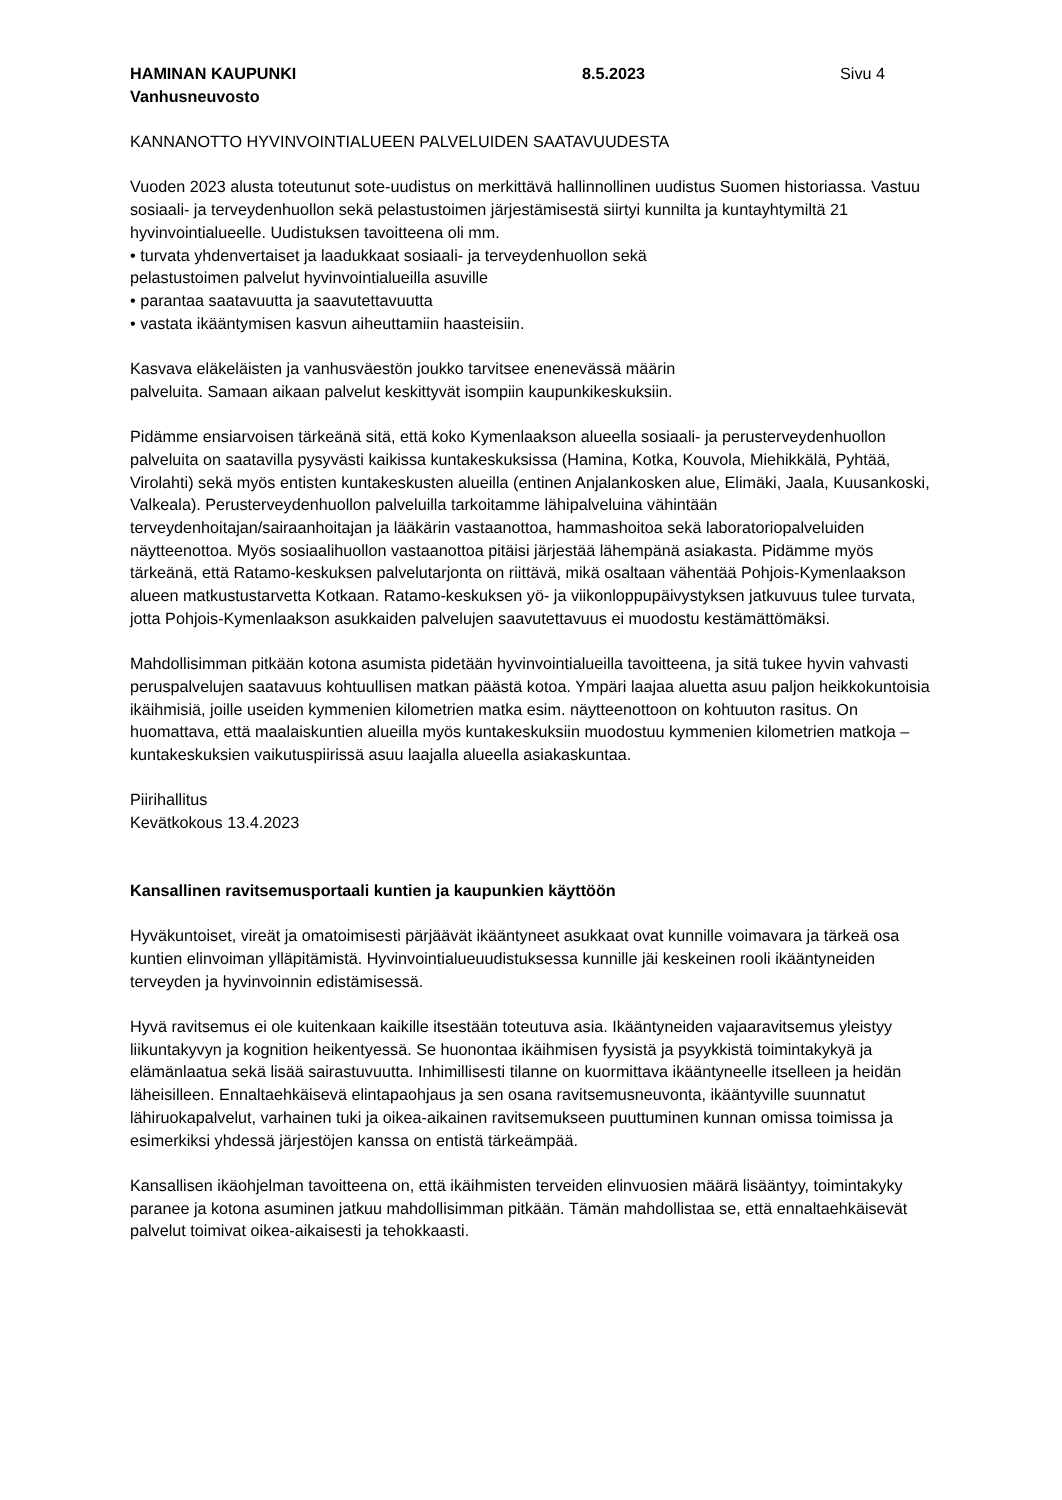HAMINAN KAUPUNKI 8.5.2023 Sivu 4
Vanhusneuvosto
KANNANOTTO HYVINVOINTIALUEEN PALVELUIDEN SAATAVUUDESTA
Vuoden 2023 alusta toteutunut sote-uudistus on merkittävä hallinnollinen uudistus Suomen historiassa. Vastuu sosiaali- ja terveydenhuollon sekä pelastustoimen järjestämisestä siirtyi kunnilta ja kuntayhtymiltä 21 hyvinvointialueelle. Uudistuksen tavoitteena oli mm.
• turvata yhdenvertaiset ja laadukkaat sosiaali- ja terveydenhuollon sekä
pelastustoimen palvelut hyvinvointialueilla asuville
• parantaa saatavuutta ja saavutettavuutta
• vastata ikääntymisen kasvun aiheuttamiin haasteisiin.
Kasvava eläkeläisten ja vanhusväestön joukko tarvitsee enenevässä määrin
palveluita. Samaan aikaan palvelut keskittyvät isompiin kaupunkikeskuksiin.
Pidämme ensiarvoisen tärkeänä sitä, että koko Kymenlaakson alueella sosiaali- ja perusterveydenhuollon palveluita on saatavilla pysyvästi kaikissa kuntakeskuksissa (Hamina, Kotka, Kouvola, Miehikkälä, Pyhtää, Virolahti) sekä myös entisten kuntakeskusten alueilla (entinen Anjalankosken alue, Elimäki, Jaala, Kuusankoski, Valkeala). Perusterveydenhuollon palveluilla tarkoitamme lähipalveluina vähintään terveydenhoitajan/sairaanhoitajan ja lääkärin vastaanottoa, hammashoitoa sekä laboratoriopalveluiden näytteenottoa. Myös sosiaalihuollon vastaanottoa pitäisi järjestää lähempänä asiakasta. Pidämme myös tärkeänä, että Ratamo-keskuksen palvelutarjonta on riittävä, mikä osaltaan vähentää Pohjois-Kymenlaakson alueen matkustustarvetta Kotkaan. Ratamo-keskuksen yö- ja viikonloppupäivystyksen jatkuvuus tulee turvata, jotta Pohjois-Kymenlaakson asukkaiden palvelujen saavutettavuus ei muodostu kestämättömäksi.
Mahdollisimman pitkään kotona asumista pidetään hyvinvointialueilla tavoitteena, ja sitä tukee hyvin vahvasti peruspalvelujen saatavuus kohtuullisen matkan päästä kotoa. Ympäri laajaa aluetta asuu paljon heikkokuntoisia ikäihmisiä, joille useiden kymmenien kilometrien matka esim. näytteenottoon on kohtuuton rasitus. On huomattava, että maalaiskuntien alueilla myös kuntakeskuksiin muodostuu kymmenien kilometrien matkoja –kuntakeskuksien vaikutuspiirissä asuu laajalla alueella asiakaskuntaa.
Piirihallitus
Kevätkokous 13.4.2023
Kansallinen ravitsemusportaali kuntien ja kaupunkien käyttöön
Hyväkuntoiset, vireät ja omatoimisesti pärjäävät ikääntyneet asukkaat ovat kunnille voimavara ja tärkeä osa kuntien elinvoiman ylläpitämistä. Hyvinvointialueuudistuksessa kunnille jäi keskeinen rooli ikääntyneiden terveyden ja hyvinvoinnin edistämisessä.
Hyvä ravitsemus ei ole kuitenkaan kaikille itsestään toteutuva asia. Ikääntyneiden vajaaravitsemus yleistyy liikuntakyvyn ja kognition heikentyessä. Se huonontaa ikäihmisen fyysistä ja psyykkistä toimintakykyä ja elämänlaatua sekä lisää sairastuvuutta. Inhimillisesti tilanne on kuormittava ikääntyneelle itselleen ja heidän läheisilleen. Ennaltaehkäisevä elintapaohjaus ja sen osana ravitsemusneuvonta, ikääntyville suunnatut lähiruokapalvelut, varhainen tuki ja oikea-aikainen ravitsemukseen puuttuminen kunnan omissa toimissa ja esimerkiksi yhdessä järjestöjen kanssa on entistä tärkeämpää.
Kansallisen ikäohjelman tavoitteena on, että ikäihmisten terveiden elinvuosien määrä lisääntyy, toimintakyky paranee ja kotona asuminen jatkuu mahdollisimman pitkään. Tämän mahdollistaa se, että ennaltaehkäisevät palvelut toimivat oikea-aikaisesti ja tehokkaasti.